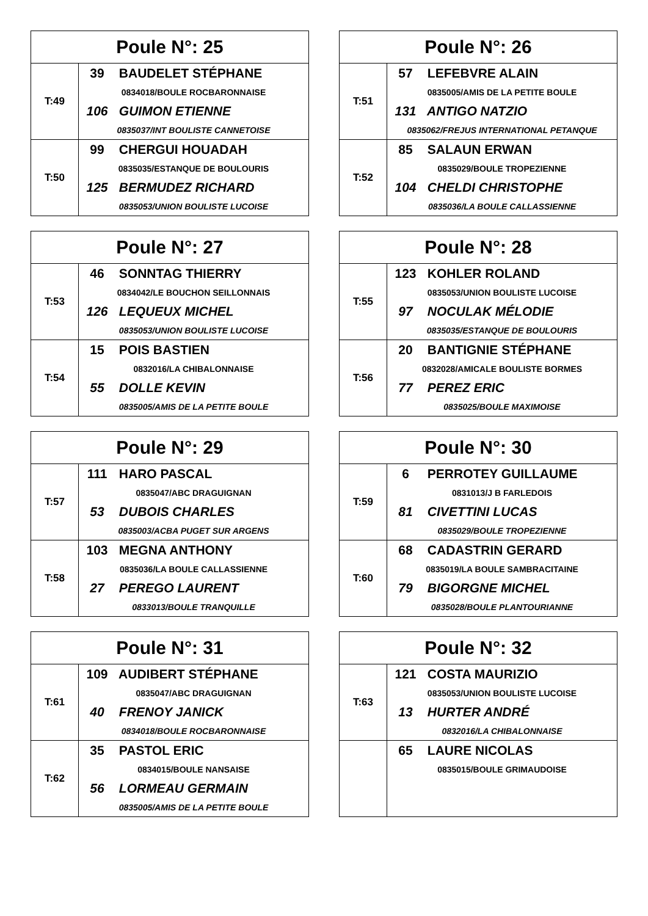| Poule N°: 25 | |
| --- | --- |
| T:49 | 39 BAUDELET STÉPHANE |
| | 0834018/BOULE ROCBARONNAISE |
| | 106 GUIMON ETIENNE |
| | 0835037/INT BOULISTE CANNETOISE |
| T:50 | 99 CHERGUI HOUADAH |
| | 0835035/ESTANQUE DE BOULOURIS |
| | 125 BERMUDEZ RICHARD |
| | 0835053/UNION BOULISTE LUCOISE |
| Poule N°: 26 | |
| --- | --- |
| T:51 | 57 LEFEBVRE ALAIN |
| | 0835005/AMIS DE LA PETITE BOULE |
| | 131 ANTIGO NATZIO |
| | 0835062/FREJUS INTERNATIONAL PETANQUE |
| T:52 | 85 SALAUN ERWAN |
| | 0835029/BOULE TROPEZIENNE |
| | 104 CHELDI CHRISTOPHE |
| | 0835036/LA BOULE CALLASSIENNE |
| Poule N°: 27 | |
| --- | --- |
| T:53 | 46 SONNTAG THIERRY |
| | 0834042/LE BOUCHON SEILLONNAIS |
| | 126 LEQUEUX MICHEL |
| | 0835053/UNION BOULISTE LUCOISE |
| T:54 | 15 POIS BASTIEN |
| | 0832016/LA CHIBALONNAISE |
| | 55 DOLLE KEVIN |
| | 0835005/AMIS DE LA PETITE BOULE |
| Poule N°: 28 | |
| --- | --- |
| T:55 | 123 KOHLER ROLAND |
| | 0835053/UNION BOULISTE LUCOISE |
| | 97 NOCULAK MÉLODIE |
| | 0835035/ESTANQUE DE BOULOURIS |
| T:56 | 20 BANTIGNIE STÉPHANE |
| | 0832028/AMICALE BOULISTE BORMES |
| | 77 PEREZ ERIC |
| | 0835025/BOULE MAXIMOISE |
| Poule N°: 29 | |
| --- | --- |
| T:57 | 111 HARO PASCAL |
| | 0835047/ABC DRAGUIGNAN |
| | 53 DUBOIS CHARLES |
| | 0835003/ACBA PUGET SUR ARGENS |
| T:58 | 103 MEGNA ANTHONY |
| | 0835036/LA BOULE CALLASSIENNE |
| | 27 PEREGO LAURENT |
| | 0833013/BOULE TRANQUILLE |
| Poule N°: 30 | |
| --- | --- |
| T:59 | 6 PERROTEY GUILLAUME |
| | 0831013/J B FARLEDOIS |
| | 81 CIVETTINI LUCAS |
| | 0835029/BOULE TROPEZIENNE |
| T:60 | 68 CADASTRIN GERARD |
| | 0835019/LA BOULE SAMBRACITAINE |
| | 79 BIGORGNE MICHEL |
| | 0835028/BOULE PLANTOURIANNE |
| Poule N°: 31 | |
| --- | --- |
| T:61 | 109 AUDIBERT STÉPHANE |
| | 0835047/ABC DRAGUIGNAN |
| | 40 FRENOY JANICK |
| | 0834018/BOULE ROCBARONNAISE |
| T:62 | 35 PASTOL ERIC |
| | 0834015/BOULE NANSAISE |
| | 56 LORMEAU GERMAIN |
| | 0835005/AMIS DE LA PETITE BOULE |
| Poule N°: 32 | |
| --- | --- |
| T:63 | 121 COSTA MAURIZIO |
| | 0835053/UNION BOULISTE LUCOISE |
| | 13 HURTER ANDRÉ |
| | 0832016/LA CHIBALONNAISE |
| | 65 LAURE NICOLAS |
| | 0835015/BOULE GRIMAUDOISE |